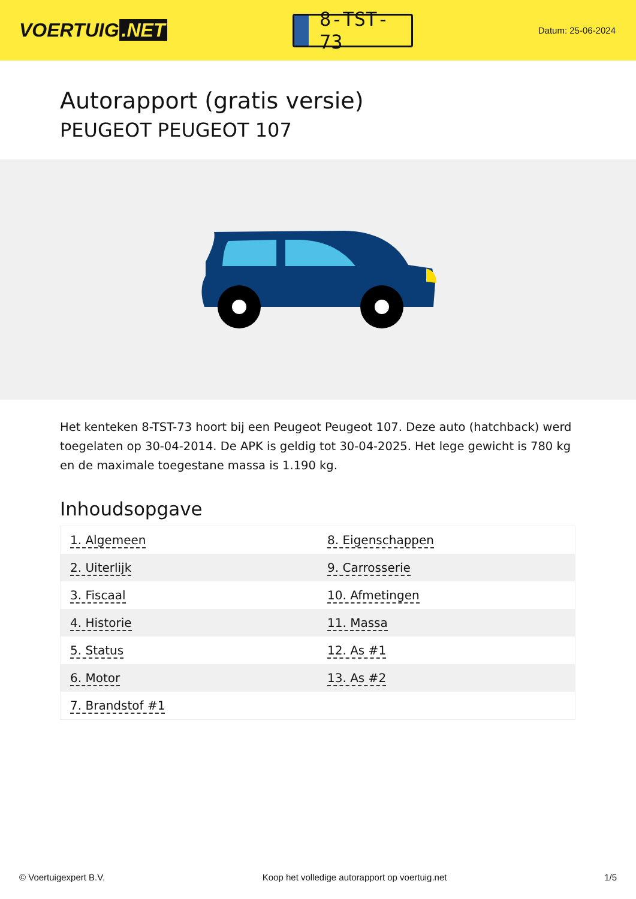VOERTUIG.NET
8-TST-73
Datum: 25-06-2024
Autorapport (gratis versie)
PEUGEOT PEUGEOT 107
Het kenteken 8-TST-73 hoort bij een Peugeot Peugeot 107. Deze auto (hatchback) werd toegelaten op 30-04-2014. De APK is geldig tot 30-04-2025. Het lege gewicht is 780 kg en de maximale toegestane massa is 1.190 kg.
Inhoudsopgave
| 1. Algemeen | 8. Eigenschappen |
| 2. Uiterlijk | 9. Carrosserie |
| 3. Fiscaal | 10. Afmetingen |
| 4. Historie | 11. Massa |
| 5. Status | 12. As #1 |
| 6. Motor | 13. As #2 |
| 7. Brandstof #1 | |
© Voertuigexpert B.V. Koop het volledige autorapport op voertuig.net 1/5